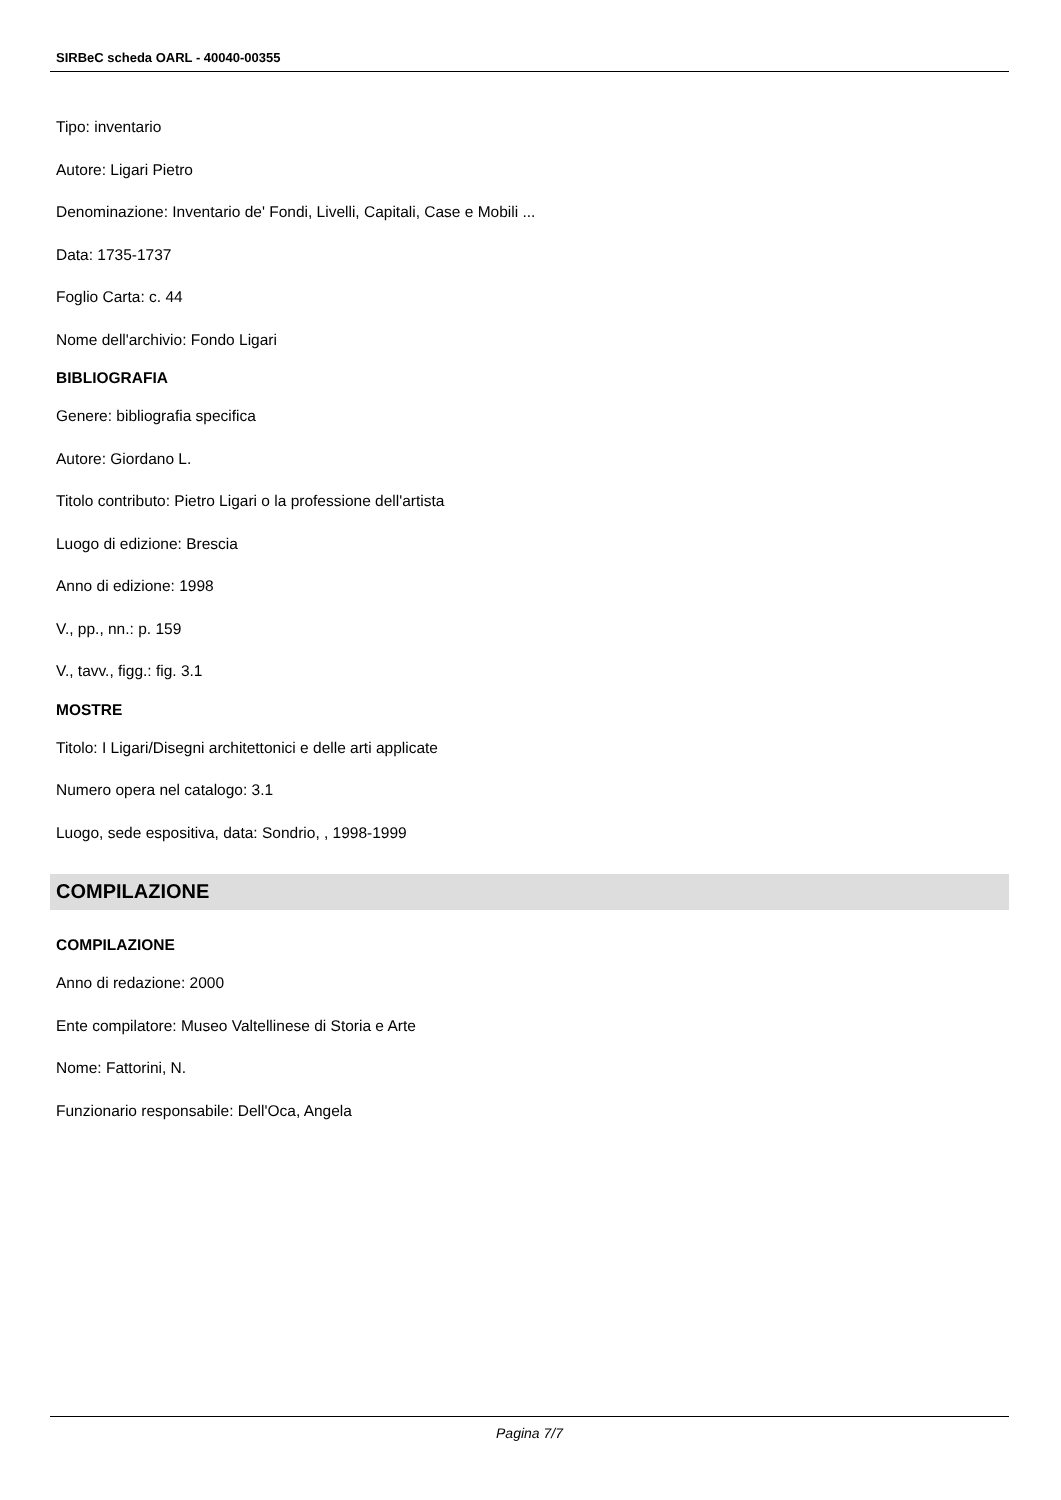SIRBeC scheda OARL - 40040-00355
Tipo: inventario
Autore: Ligari Pietro
Denominazione: Inventario de' Fondi, Livelli, Capitali, Case e Mobili ...
Data: 1735-1737
Foglio Carta: c. 44
Nome dell'archivio: Fondo Ligari
BIBLIOGRAFIA
Genere: bibliografia specifica
Autore: Giordano L.
Titolo contributo: Pietro Ligari o la professione dell'artista
Luogo di edizione: Brescia
Anno di edizione: 1998
V., pp., nn.: p. 159
V., tavv., figg.: fig. 3.1
MOSTRE
Titolo: I Ligari/Disegni architettonici e delle arti applicate
Numero opera nel catalogo: 3.1
Luogo, sede espositiva, data: Sondrio, , 1998-1999
COMPILAZIONE
COMPILAZIONE
Anno di redazione: 2000
Ente compilatore: Museo Valtellinese di Storia e Arte
Nome: Fattorini, N.
Funzionario responsabile: Dell'Oca, Angela
Pagina 7/7